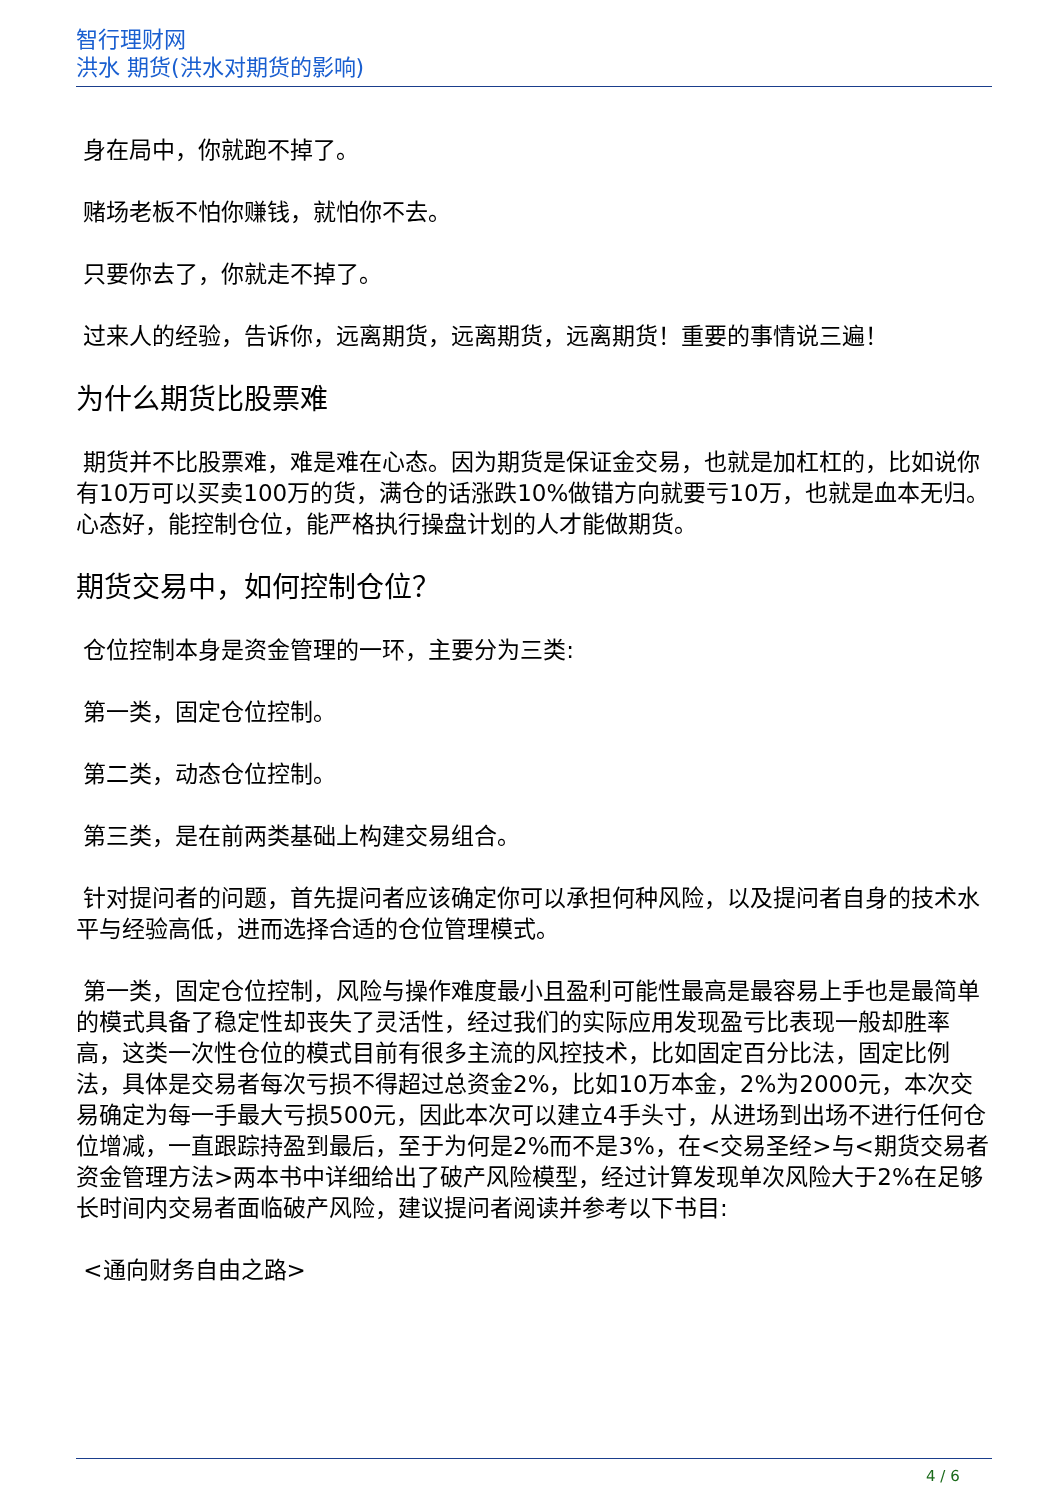智行理财网
洪水 期货(洪水对期货的影响)
身在局中，你就跑不掉了。
赌场老板不怕你赚钱，就怕你不去。
只要你去了，你就走不掉了。
过来人的经验，告诉你，远离期货，远离期货，远离期货！重要的事情说三遍！
为什么期货比股票难
期货并不比股票难，难是难在心态。因为期货是保证金交易，也就是加杠杠的，比如说你有10万可以买卖100万的货，满仓的话涨跌10%做错方向就要亏10万，也就是血本无归。心态好，能控制仓位，能严格执行操盘计划的人才能做期货。
期货交易中，如何控制仓位？
仓位控制本身是资金管理的一环，主要分为三类:
第一类，固定仓位控制。
第二类，动态仓位控制。
第三类，是在前两类基础上构建交易组合。
针对提问者的问题，首先提问者应该确定你可以承担何种风险，以及提问者自身的技术水平与经验高低，进而选择合适的仓位管理模式。
第一类，固定仓位控制，风险与操作难度最小且盈利可能性最高是最容易上手也是最简单的模式具备了稳定性却丧失了灵活性，经过我们的实际应用发现盈亏比表现一般却胜率高，这类一次性仓位的模式目前有很多主流的风控技术，比如固定百分比法，固定比例法，具体是交易者每次亏损不得超过总资金2%，比如10万本金，2%为2000元，本次交易确定为每一手最大亏损500元，因此本次可以建立4手头寸，从进场到出场不进行任何仓位增减，一直跟踪持盈到最后，至于为何是2%而不是3%，在<交易圣经>与<期货交易者资金管理方法>两本书中详细给出了破产风险模型，经过计算发现单次风险大于2%在足够长时间内交易者面临破产风险，建议提问者阅读并参考以下书目:
<通向财务自由之路>
4 / 6